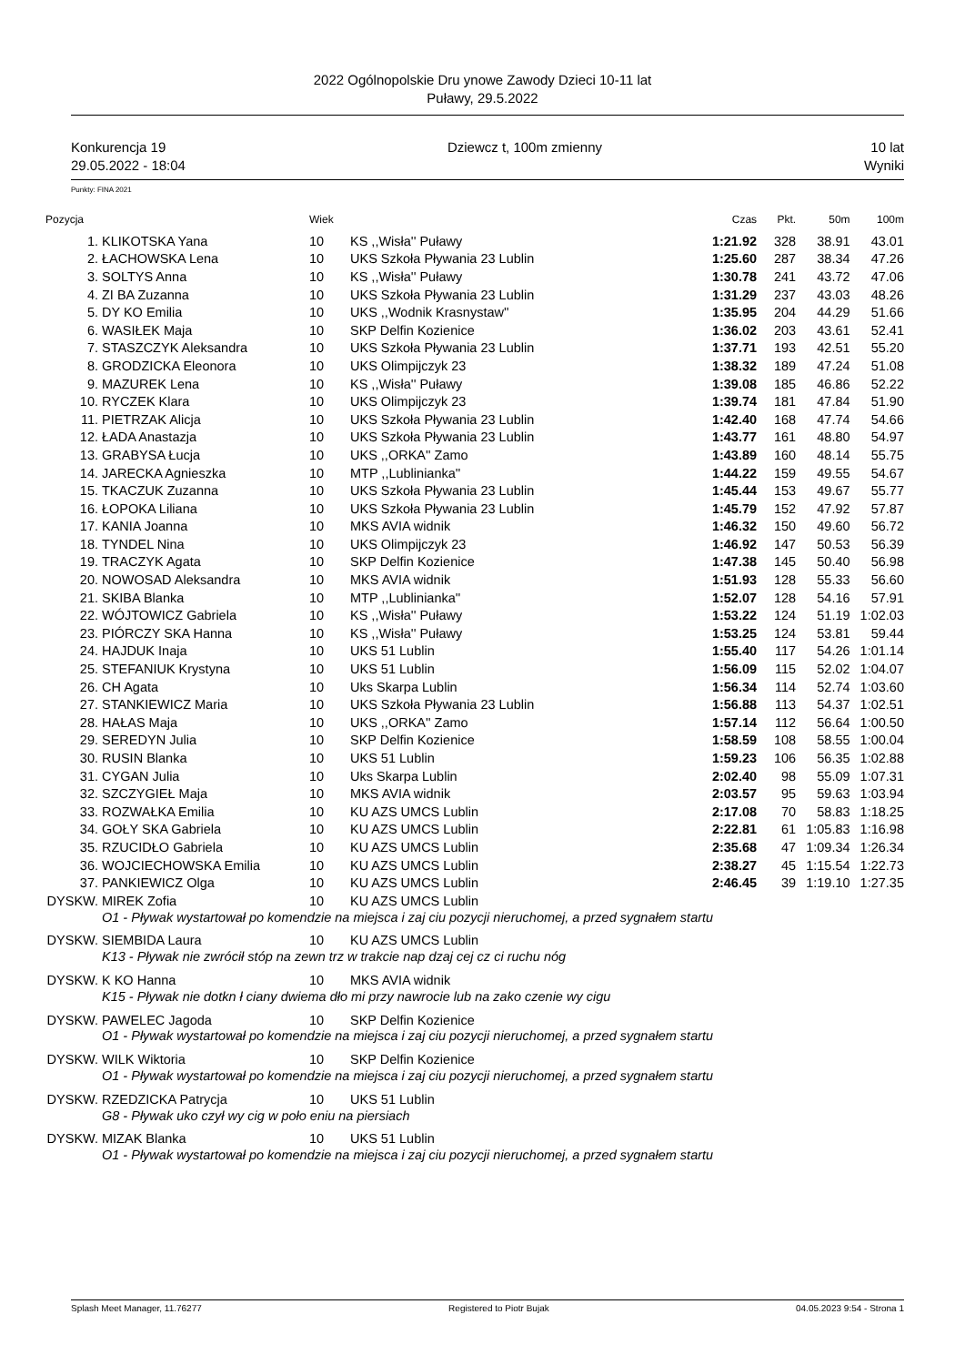2022 Ogólnopolskie Dru ynowe Zawody Dzieci 10-11 lat
Puławy, 29.5.2022
Konkurencja 19
29.05.2022 - 18:04
Dziewcz t, 100m zmienny 10 lat
Wyniki
Punkty: FINA 2021
| Pozycja | | Wiek | | Czas | Pkt. | 50m | 100m |
| --- | --- | --- | --- | --- | --- | --- | --- |
| 1. | KLIKOTSKA Yana | 10 | KS ,,Wisła'' Puławy | 1:21.92 | 328 | 38.91 | 43.01 |
| 2. | ŁACHOWSKA Lena | 10 | UKS Szkoła Pływania 23 Lublin | 1:25.60 | 287 | 38.34 | 47.26 |
| 3. | SOLTYS Anna | 10 | KS ,,Wisła'' Puławy | 1:30.78 | 241 | 43.72 | 47.06 |
| 4. | ZI BA Zuzanna | 10 | UKS Szkoła Pływania 23 Lublin | 1:31.29 | 237 | 43.03 | 48.26 |
| 5. | DY KO Emilia | 10 | UKS ,,Wodnik Krasnystaw'' | 1:35.95 | 204 | 44.29 | 51.66 |
| 6. | WASIŁEK Maja | 10 | SKP Delfin Kozienice | 1:36.02 | 203 | 43.61 | 52.41 |
| 7. | STASZCZYK Aleksandra | 10 | UKS Szkoła Pływania 23 Lublin | 1:37.71 | 193 | 42.51 | 55.20 |
| 8. | GRODZICKA Eleonora | 10 | UKS Olimpijczyk 23 | 1:38.32 | 189 | 47.24 | 51.08 |
| 9. | MAZUREK Lena | 10 | KS ,,Wisła'' Puławy | 1:39.08 | 185 | 46.86 | 52.22 |
| 10. | RYCZEK Klara | 10 | UKS Olimpijczyk 23 | 1:39.74 | 181 | 47.84 | 51.90 |
| 11. | PIETRZAK Alicja | 10 | UKS Szkoła Pływania 23 Lublin | 1:42.40 | 168 | 47.74 | 54.66 |
| 12. | ŁADA Anastazja | 10 | UKS Szkoła Pływania 23 Lublin | 1:43.77 | 161 | 48.80 | 54.97 |
| 13. | GRABYSA Łucja | 10 | UKS ,,ORKA'' Zamo | 1:43.89 | 160 | 48.14 | 55.75 |
| 14. | JARECKA Agnieszka | 10 | MTP ,,Lublinianka'' | 1:44.22 | 159 | 49.55 | 54.67 |
| 15. | TKACZUK Zuzanna | 10 | UKS Szkoła Pływania 23 Lublin | 1:45.44 | 153 | 49.67 | 55.77 |
| 16. | ŁOPOKA Liliana | 10 | UKS Szkoła Pływania 23 Lublin | 1:45.79 | 152 | 47.92 | 57.87 |
| 17. | KANIA Joanna | 10 | MKS AVIA widnik | 1:46.32 | 150 | 49.60 | 56.72 |
| 18. | TYNDEL Nina | 10 | UKS Olimpijczyk 23 | 1:46.92 | 147 | 50.53 | 56.39 |
| 19. | TRACZYK Agata | 10 | SKP Delfin Kozienice | 1:47.38 | 145 | 50.40 | 56.98 |
| 20. | NOWOSAD Aleksandra | 10 | MKS AVIA widnik | 1:51.93 | 128 | 55.33 | 56.60 |
| 21. | SKIBA Blanka | 10 | MTP ,,Lublinianka'' | 1:52.07 | 128 | 54.16 | 57.91 |
| 22. | WÓJTOWICZ Gabriela | 10 | KS ,,Wisła'' Puławy | 1:53.22 | 124 | 51.19 | 1:02.03 |
| 23. | PIÓRCZY SKA Hanna | 10 | KS ,,Wisła'' Puławy | 1:53.25 | 124 | 53.81 | 59.44 |
| 24. | HAJDUK Inaja | 10 | UKS 51 Lublin | 1:55.40 | 117 | 54.26 | 1:01.14 |
| 25. | STEFANIUK Krystyna | 10 | UKS 51 Lublin | 1:56.09 | 115 | 52.02 | 1:04.07 |
| 26. | CH Agata | 10 | Uks Skarpa Lublin | 1:56.34 | 114 | 52.74 | 1:03.60 |
| 27. | STANKIEWICZ Maria | 10 | UKS Szkoła Pływania 23 Lublin | 1:56.88 | 113 | 54.37 | 1:02.51 |
| 28. | HAŁAS Maja | 10 | UKS ,,ORKA'' Zamo | 1:57.14 | 112 | 56.64 | 1:00.50 |
| 29. | SEREDYN Julia | 10 | SKP Delfin Kozienice | 1:58.59 | 108 | 58.55 | 1:00.04 |
| 30. | RUSIN Blanka | 10 | UKS 51 Lublin | 1:59.23 | 106 | 56.35 | 1:02.88 |
| 31. | CYGAN Julia | 10 | Uks Skarpa Lublin | 2:02.40 | 98 | 55.09 | 1:07.31 |
| 32. | SZCZYGIEŁ Maja | 10 | MKS AVIA widnik | 2:03.57 | 95 | 59.63 | 1:03.94 |
| 33. | ROZWAŁKA Emilia | 10 | KU AZS UMCS Lublin | 2:17.08 | 70 | 58.83 | 1:18.25 |
| 34. | GOŁY SKA Gabriela | 10 | KU AZS UMCS Lublin | 2:22.81 | 61 | 1:05.83 | 1:16.98 |
| 35. | RZUCIDŁO Gabriela | 10 | KU AZS UMCS Lublin | 2:35.68 | 47 | 1:09.34 | 1:26.34 |
| 36. | WOJCIECHOWSKA Emilia | 10 | KU AZS UMCS Lublin | 2:38.27 | 45 | 1:15.54 | 1:22.73 |
| 37. | PANKIEWICZ Olga | 10 | KU AZS UMCS Lublin | 2:46.45 | 39 | 1:19.10 | 1:27.35 |
| DYSKW. | MIREK Zofia | 10 | KU AZS UMCS Lublin | | | | |
| | O1 - Pływak wystartował po komendzie na miejsca i zaj ciu pozycji nieruchomej, a przed sygnałem startu | | | | | | |
| DYSKW. | SIEMBIDA Laura | 10 | KU AZS UMCS Lublin | | | | |
| | K13 - Pływak nie zwrócił stóp na zewn trz w trakcie nap dzaj cej cz ci ruchu nóg | | | | | | |
| DYSKW. | K KO Hanna | 10 | MKS AVIA widnik | | | | |
| | K15 - Pływak nie dotkn ł ciany dwiema dło mi przy nawrocie lub na zako czenie wy cigu | | | | | | |
| DYSKW. | PAWELEC Jagoda | 10 | SKP Delfin Kozienice | | | | |
| | O1 - Pływak wystartował po komendzie na miejsca i zaj ciu pozycji nieruchomej, a przed sygnałem startu | | | | | | |
| DYSKW. | WILK Wiktoria | 10 | SKP Delfin Kozienice | | | | |
| | O1 - Pływak wystartował po komendzie na miejsca i zaj ciu pozycji nieruchomej, a przed sygnałem startu | | | | | | |
| DYSKW. | RZEDZICKA Patrycja | 10 | UKS 51 Lublin | | | | |
| | G8 - Pływak uko czył wy cig w poło eniu na piersiach | | | | | | |
| DYSKW. | MIZAK Blanka | 10 | UKS 51 Lublin | | | | |
| | O1 - Pływak wystartował po komendzie na miejsca i zaj ciu pozycji nieruchomej, a przed sygnałem startu | | | | | | |
Splash Meet Manager, 11.76277 Registered to Piotr Bujak 04.05.2023 9:54 - Strona 1